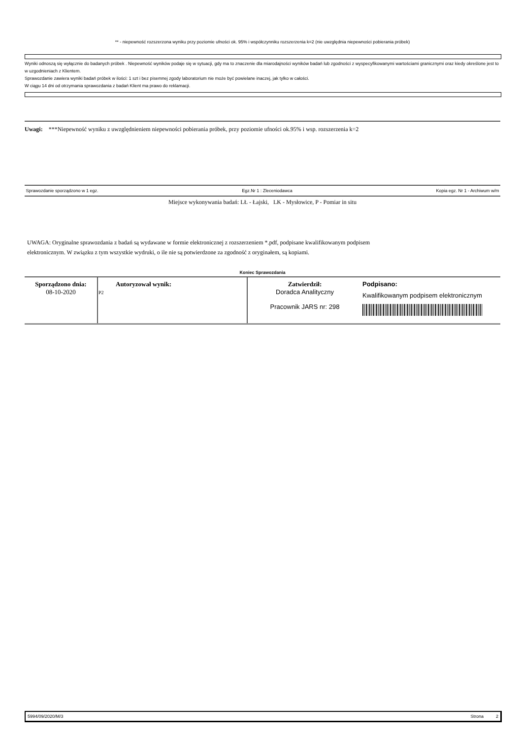** - niepewność rozszerzona wyniku przy poziomie ufności ok. 95% i współczynniku rozszerzenia k=2 (nie uwzględnia niepewności pobierania próbek)
Wyniki odnoszą się wyłącznie do badanych próbek . Niepewność wyników podaje się w sytuacji, gdy ma to znaczenie dla miarodajności wyników badań lub zgodności z wyspecyfikowanymi wartościami granicznymi oraz kiedy określone jest to w uzgodnieniach z Klientem.
Sprawozdanie zawiera wyniki badań próbek w ilości: 1 szt i bez pisemnej zgody laboratorium nie może być powielane inaczej, jak tylko w całości.
W ciągu 14 dni od otrzymania sprawozdania z badań Klient ma prawo do reklamacji.
Uwagi: ***Niepewność wyniku z uwzględnieniem niepewności pobierania próbek, przy poziomie ufności ok.95% i wsp. rozszerzenia k=2
Sprawozdanie sporządzono w 1 egz. Egz.Nr 1 : Zleceniodawca Kopia egz. Nr 1 - Archiwum w/m
Miejsce wykonywania badań: LŁ - Łajski, LK - Mysłowice, P - Pomiar in situ
UWAGA: Oryginalne sprawozdania z badań są wydawane w formie elektronicznej z rozszerzeniem *.pdf, podpisane kwalifikowanym podpisem
elektronicznym. W związku z tym wszystkie wydruki, o ile nie są potwierdzone za zgodność z oryginałem, są kopiami.
Koniec Sprawozdania
| Sporządzono dnia: 08-10-2020 | Autoryzował wynik: P2 | Zatwierdził: Doradca Analityczny Pracownik JARS nr: 298 | Podpisano: Kwalifikowanym podpisem elektronicznym |
5994/09/2020/M/3 Strona 2